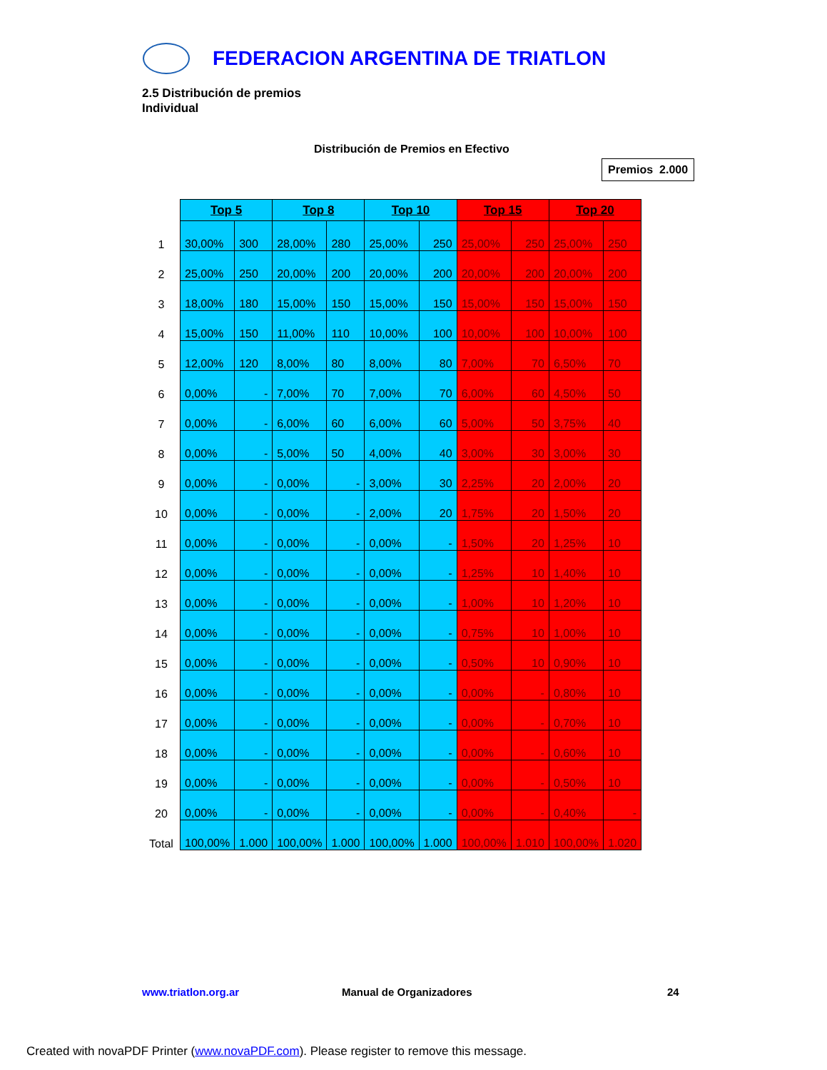FEDERACION ARGENTINA DE TRIATLON
2.5 Distribución de premios
Individual
Distribución de Premios en Efectivo
Premios 2.000
| | Top 5 | | Top 8 | | Top 10 | | Top 15 | | Top 20 | |
| --- | --- | --- | --- | --- | --- | --- | --- | --- | --- | --- |
| 1 | 30,00% | 300 | 28,00% | 280 | 25,00% | 250 | 25,00% | 250 | 25,00% | 250 |
| 2 | 25,00% | 250 | 20,00% | 200 | 20,00% | 200 | 20,00% | 200 | 20,00% | 200 |
| 3 | 18,00% | 180 | 15,00% | 150 | 15,00% | 150 | 15,00% | 150 | 15,00% | 150 |
| 4 | 15,00% | 150 | 11,00% | 110 | 10,00% | 100 | 10,00% | 100 | 10,00% | 100 |
| 5 | 12,00% | 120 | 8,00% | 80 | 8,00% | 80 | 7,00% | 70 | 6,50% | 70 |
| 6 | 0,00% | - | 7,00% | 70 | 7,00% | 70 | 6,00% | 60 | 4,50% | 50 |
| 7 | 0,00% | - | 6,00% | 60 | 6,00% | 60 | 5,00% | 50 | 3,75% | 40 |
| 8 | 0,00% | - | 5,00% | 50 | 4,00% | 40 | 3,00% | 30 | 3,00% | 30 |
| 9 | 0,00% | - | 0,00% | - | 3,00% | 30 | 2,25% | 20 | 2,00% | 20 |
| 10 | 0,00% | - | 0,00% | - | 2,00% | 20 | 1,75% | 20 | 1,50% | 20 |
| 11 | 0,00% | - | 0,00% | - | 0,00% | - | 1,50% | 20 | 1,25% | 10 |
| 12 | 0,00% | - | 0,00% | - | 0,00% | - | 1,25% | 10 | 1,40% | 10 |
| 13 | 0,00% | - | 0,00% | - | 0,00% | - | 1,00% | 10 | 1,20% | 10 |
| 14 | 0,00% | - | 0,00% | - | 0,00% | - | 0,75% | 10 | 1,00% | 10 |
| 15 | 0,00% | - | 0,00% | - | 0,00% | - | 0,50% | 10 | 0,90% | 10 |
| 16 | 0,00% | - | 0,00% | - | 0,00% | - | 0,00% | - | 0,80% | 10 |
| 17 | 0,00% | - | 0,00% | - | 0,00% | - | 0,00% | - | 0,70% | 10 |
| 18 | 0,00% | - | 0,00% | - | 0,00% | - | 0,00% | - | 0,60% | 10 |
| 19 | 0,00% | - | 0,00% | - | 0,00% | - | 0,00% | - | 0,50% | 10 |
| 20 | 0,00% | - | 0,00% | - | 0,00% | - | 0,00% | - | 0,40% | - |
| Total | 100,00% | 1.000 | 100,00% | 1.000 | 100,00% | 1.000 | 100,00% | 1.010 | 100,00% | 1.020 |
www.triatlon.org.ar Manual de Organizadores 24
Created with novaPDF Printer (www.novaPDF.com). Please register to remove this message.